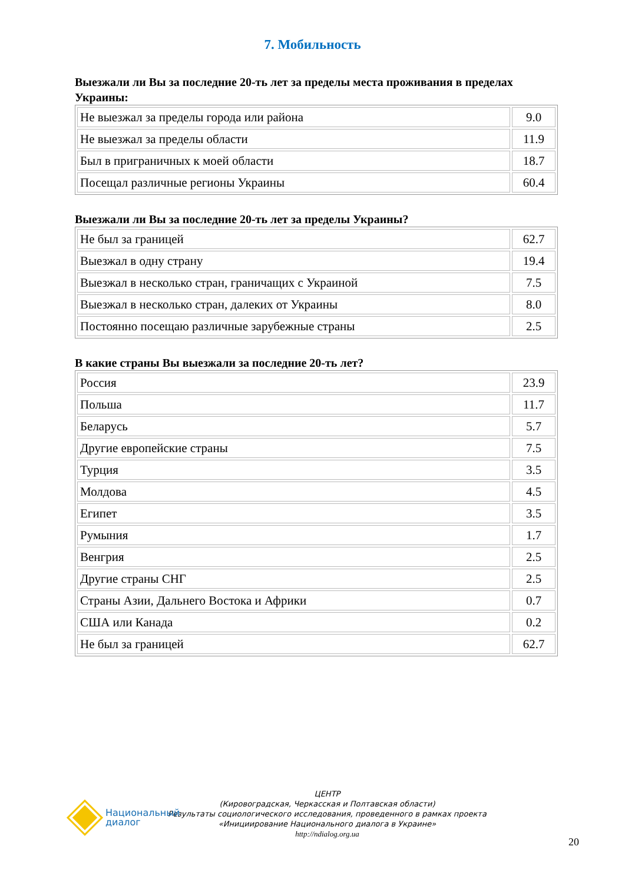7. Мобильность
Выезжали ли Вы за последние 20-ть лет за пределы места проживания в пределах Украины:
| Не выезжал за пределы города или района | 9.0 |
| Не выезжал за пределы области | 11.9 |
| Был в приграничных к моей области | 18.7 |
| Посещал различные регионы Украины | 60.4 |
Выезжали ли Вы за последние 20-ть лет за пределы Украины?
| Не был за границей | 62.7 |
| Выезжал в одну страну | 19.4 |
| Выезжал в несколько стран, граничащих с Украиной | 7.5 |
| Выезжал в несколько стран, далеких от Украины | 8.0 |
| Постоянно посещаю различные зарубежные страны | 2.5 |
В какие страны Вы выезжали за последние 20-ть лет?
| Россия | 23.9 |
| Польша | 11.7 |
| Беларусь | 5.7 |
| Другие европейские страны | 7.5 |
| Турция | 3.5 |
| Молдова | 4.5 |
| Египет | 3.5 |
| Румыния | 1.7 |
| Венгрия | 2.5 |
| Другие страны СНГ | 2.5 |
| Страны Азии, Дальнего Востока и Африки | 0.7 |
| США или Канада | 0.2 |
| Не был за границей | 62.7 |
Национальный
диалог
ЦЕНТР
(Кировоградская, Черкасская и Полтавская области)
Результаты социологического исследования, проведенного в рамках проекта
«Инициирование Национального диалога в Украине»
http://ndialog.org.ua
20